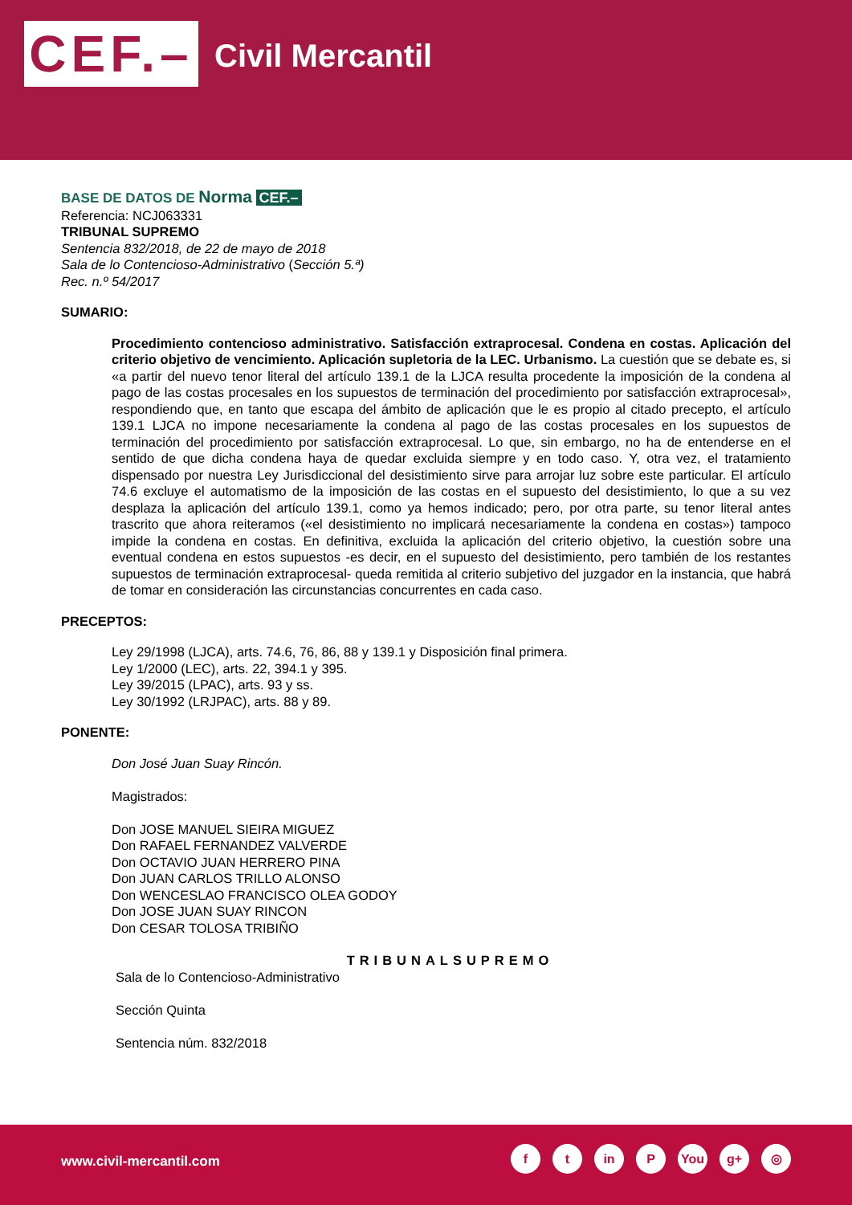CEF.–
Civil Mercantil
BASE DE DATOS DE Norma CEF.–
Referencia: NCJ063331
TRIBUNAL SUPREMO
Sentencia 832/2018, de 22 de mayo de 2018
Sala de lo Contencioso-Administrativo (Sección 5.ª)
Rec. n.º 54/2017
SUMARIO:
Procedimiento contencioso administrativo. Satisfacción extraprocesal. Condena en costas. Aplicación del criterio objetivo de vencimiento. Aplicación supletoria de la LEC. Urbanismo. La cuestión que se debate es, si «a partir del nuevo tenor literal del artículo 139.1 de la LJCA resulta procedente la imposición de la condena al pago de las costas procesales en los supuestos de terminación del procedimiento por satisfacción extraprocesal», respondiendo que, en tanto que escapa del ámbito de aplicación que le es propio al citado precepto, el artículo 139.1 LJCA no impone necesariamente la condena al pago de las costas procesales en los supuestos de terminación del procedimiento por satisfacción extraprocesal. Lo que, sin embargo, no ha de entenderse en el sentido de que dicha condena haya de quedar excluida siempre y en todo caso. Y, otra vez, el tratamiento dispensado por nuestra Ley Jurisdiccional del desistimiento sirve para arrojar luz sobre este particular. El artículo 74.6 excluye el automatismo de la imposición de las costas en el supuesto del desistimiento, lo que a su vez desplaza la aplicación del artículo 139.1, como ya hemos indicado; pero, por otra parte, su tenor literal antes trascrito que ahora reiteramos («el desistimiento no implicará necesariamente la condena en costas») tampoco impide la condena en costas. En definitiva, excluida la aplicación del criterio objetivo, la cuestión sobre una eventual condena en estos supuestos -es decir, en el supuesto del desistimiento, pero también de los restantes supuestos de terminación extraprocesal- queda remitida al criterio subjetivo del juzgador en la instancia, que habrá de tomar en consideración las circunstancias concurrentes en cada caso.
PRECEPTOS:
Ley 29/1998 (LJCA), arts. 74.6, 76, 86, 88 y 139.1 y Disposición final primera.
Ley 1/2000 (LEC), arts. 22, 394.1 y 395.
Ley 39/2015 (LPAC), arts. 93 y ss.
Ley 30/1992 (LRJPAC), arts. 88 y 89.
PONENTE:
Don José Juan Suay Rincón.
Magistrados:
Don JOSE MANUEL SIEIRA MIGUEZ
Don RAFAEL FERNANDEZ VALVERDE
Don OCTAVIO JUAN HERRERO PINA
Don JUAN CARLOS TRILLO ALONSO
Don WENCESLAO FRANCISCO OLEA GODOY
Don JOSE JUAN SUAY RINCON
Don CESAR TOLOSA TRIBIÑO
TRIBUNALSUPREMO
Sala de lo Contencioso-Administrativo
Sección Quinta
Sentencia núm. 832/2018
www.civil-mercantil.com
f t in P You g+ ◎